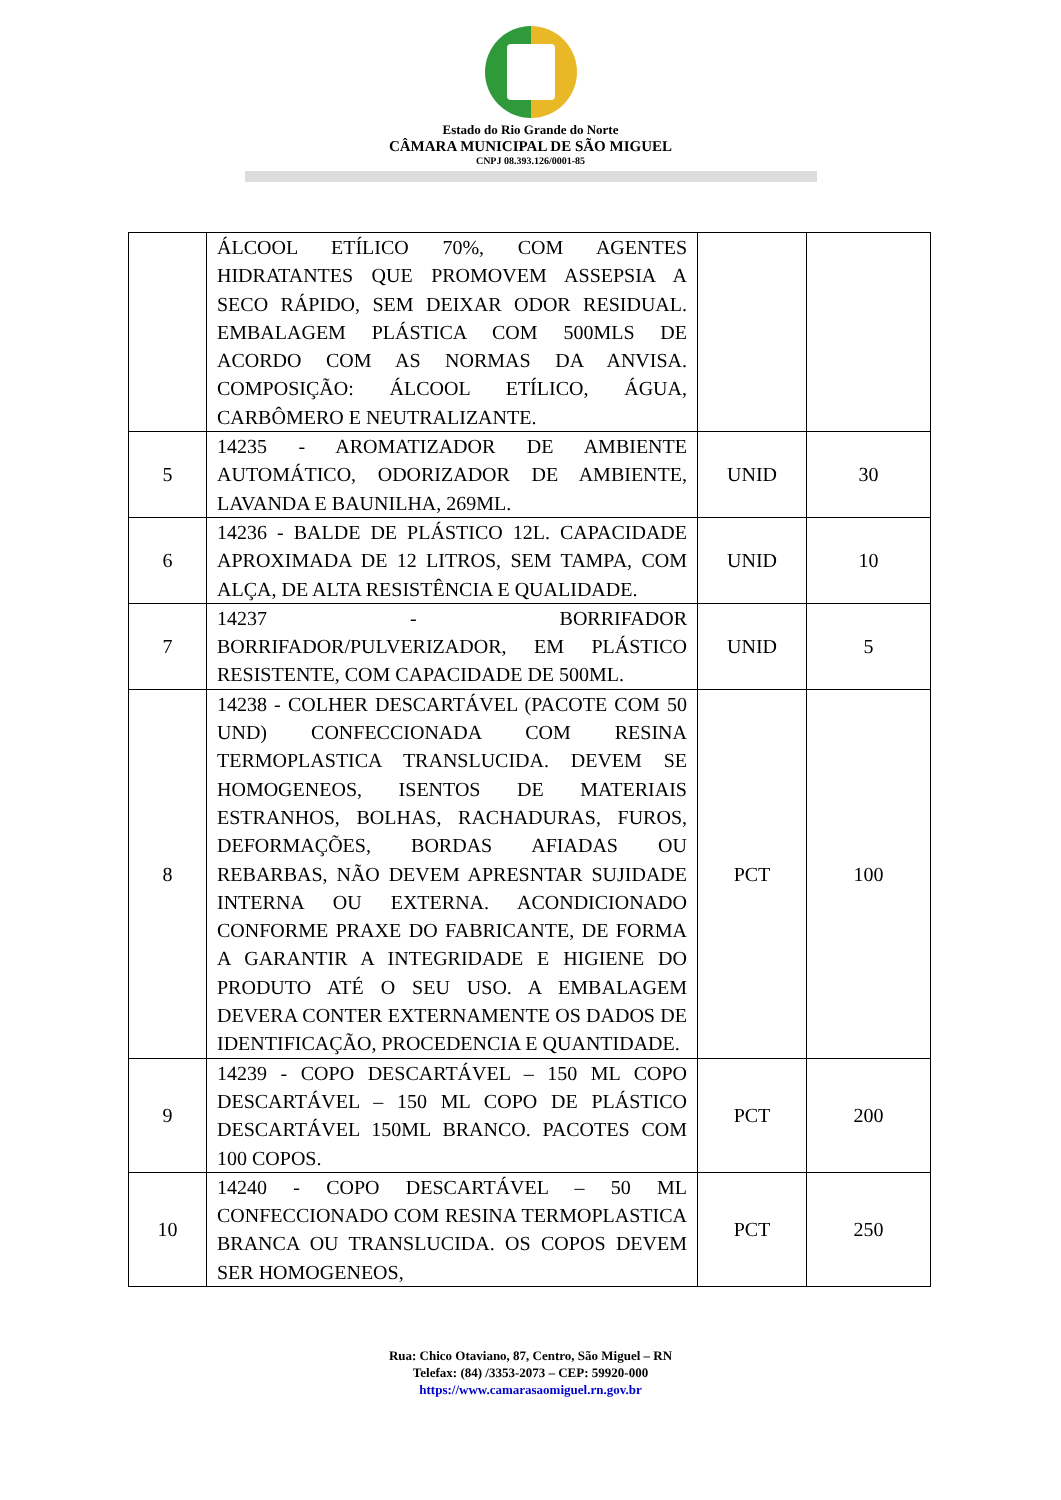Estado do Rio Grande do Norte
CÂMARA MUNICIPAL DE SÃO MIGUEL
CNPJ 08.393.126/0001-85
| | ÁLCOOL ETÍLICO 70%, COM AGENTES HIDRATANTES QUE PROMOVEM ASSEPSIA A SECO RÁPIDO, SEM DEIXAR ODOR RESIDUAL. EMBALAGEM PLÁSTICA COM 500MLS DE ACORDO COM AS NORMAS DA ANVISA. COMPOSIÇÃO: ÁLCOOL ETÍLICO, ÁGUA, CARBÔMERO E NEUTRALIZANTE. | | |
| 5 | 14235 - AROMATIZADOR DE AMBIENTE AUTOMÁTICO, ODORIZADOR DE AMBIENTE, LAVANDA E BAUNILHA, 269ML. | UNID | 30 |
| 6 | 14236 - BALDE DE PLÁSTICO 12L. CAPACIDADE APROXIMADA DE 12 LITROS, SEM TAMPA, COM ALÇA, DE ALTA RESISTÊNCIA E QUALIDADE. | UNID | 10 |
| 7 | 14237 - BORRIFADOR BORRIFADOR/PULVERIZADOR, EM PLÁSTICO RESISTENTE, COM CAPACIDADE DE 500ML. | UNID | 5 |
| 8 | 14238 - COLHER DESCARTÁVEL (PACOTE COM 50 UND) CONFECCIONADA COM RESINA TERMOPLASTICA TRANSLUCIDA. DEVEM SE HOMOGENEOS, ISENTOS DE MATERIAIS ESTRANHOS, BOLHAS, RACHADURAS, FUROS, DEFORMAÇÕES, BORDAS AFIADAS OU REBARBAS, NÃO DEVEM APRESNTAR SUJIDADE INTERNA OU EXTERNA. ACONDICIONADO CONFORME PRAXE DO FABRICANTE, DE FORMA A GARANTIR A INTEGRIDADE E HIGIENE DO PRODUTO ATÉ O SEU USO. A EMBALAGEM DEVERA CONTER EXTERNAMENTE OS DADOS DE IDENTIFICAÇÃO, PROCEDENCIA E QUANTIDADE. | PCT | 100 |
| 9 | 14239 - COPO DESCARTÁVEL – 150 ML COPO DESCARTÁVEL – 150 ML COPO DE PLÁSTICO DESCARTÁVEL 150ML BRANCO. PACOTES COM 100 COPOS. | PCT | 200 |
| 10 | 14240 - COPO DESCARTÁVEL – 50 ML CONFECCIONADO COM RESINA TERMOPLASTICA BRANCA OU TRANSLUCIDA. OS COPOS DEVEM SER HOMOGENEOS, | PCT | 250 |
Rua: Chico Otaviano, 87, Centro, São Miguel – RN
Telefax: (84) /3353-2073 – CEP: 59920-000
https://www.camarasaomiguel.rn.gov.br